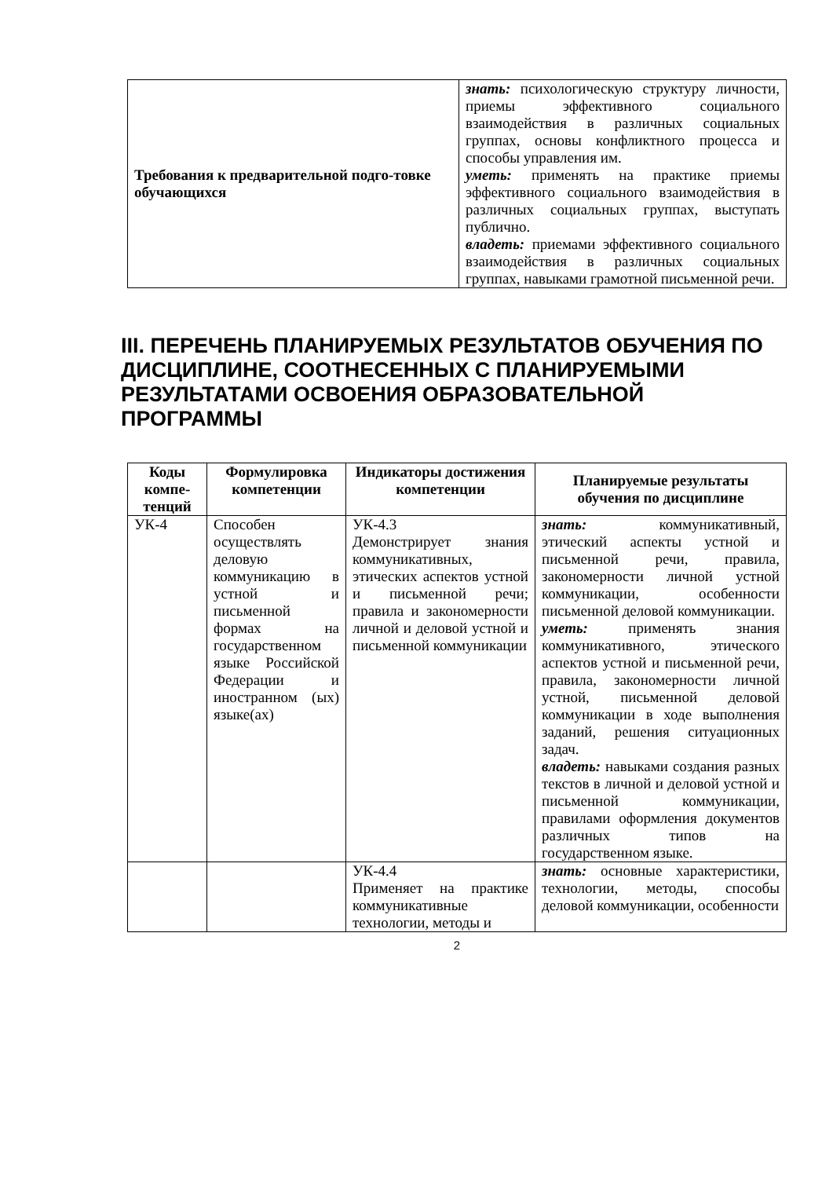| Требования к предварительной подго-товке обучающихся | знать: психологическую структуру личности, приемы эффективного социального взаимодействия в различных социальных группах, основы конфликтного процесса и способы управления им. уметь: применять на практике приемы эффективного социального взаимодействия в различных социальных группах, выступать публично. владеть: приемами эффективного социального взаимодействия в различных социальных группах, навыками грамотной письменной речи. |
III. ПЕРЕЧЕНЬ ПЛАНИРУЕМЫХ РЕЗУЛЬТАТОВ ОБУЧЕНИЯ ПО ДИСЦИПЛИНЕ, СООТНЕСЕННЫХ С ПЛАНИРУЕМЫМИ РЕЗУЛЬТАТАМИ ОСВОЕНИЯ ОБРАЗОВАТЕЛЬНОЙ ПРОГРАММЫ
| Коды компе-тенций | Формулировка компетенции | Индикаторы достижения компетенции | Планируемые результаты обучения по дисциплине |
| --- | --- | --- | --- |
| УК-4 | Способен осуществлять деловую коммуникацию в устной и письменной формах на государственном языке Российской Федерации и иностранном (ых) языке(ах) | УК-4.3 Демонстрирует знания коммуникативных, этических аспектов устной и письменной речи; правила и закономерности личной и деловой устной и письменной коммуникации | знать: коммуникативный, этический аспекты устной и письменной речи, правила, закономерности личной устной коммуникации, особенности письменной деловой коммуникации. уметь: применять знания коммуникативного, этического аспектов устной и письменной речи, правила, закономерности личной устной, письменной деловой коммуникации в ходе выполнения заданий, решения ситуационных задач. владеть: навыками создания разных текстов в личной и деловой устной и письменной коммуникации, правилами оформления документов различных типов на государственном языке. |
| | | УК-4.4 Применяет на практике коммуникативные технологии, методы и | знать: основные характеристики, технологии, методы, способы деловой коммуникации, особенности |
2